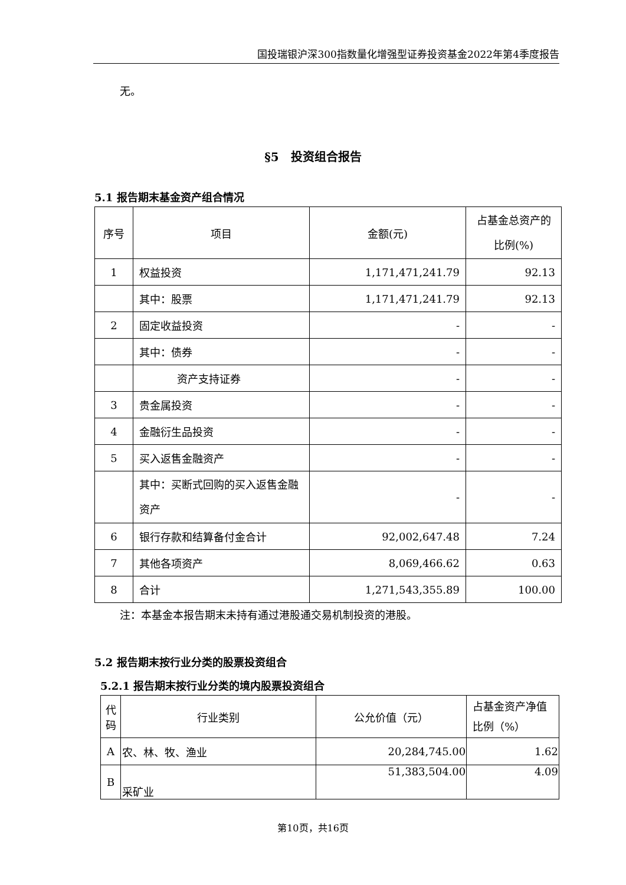国投瑞银沪深300指数量化增强型证券投资基金2022年第4季度报告
无。
§5　投资组合报告
5.1 报告期末基金资产组合情况
| 序号 | 项目 | 金额(元) | 占基金总资产的比例(%) |
| 1 | 权益投资 | 1,171,471,241.79 | 92.13 |
| | 其中：股票 | 1,171,471,241.79 | 92.13 |
| 2 | 固定收益投资 | - | - |
| | 其中：债券 | - | - |
| | 资产支持证券 | - | - |
| 3 | 贵金属投资 | - | - |
| 4 | 金融衍生品投资 | - | - |
| 5 | 买入返售金融资产 | - | - |
| | 其中：买断式回购的买入返售金融资产 | - | - |
| 6 | 银行存款和结算备付金合计 | 92,002,647.48 | 7.24 |
| 7 | 其他各项资产 | 8,069,466.62 | 0.63 |
| 8 | 合计 | 1,271,543,355.89 | 100.00 |
注：本基金本报告期末未持有通过港股通交易机制投资的港股。
5.2 报告期末按行业分类的股票投资组合
5.2.1 报告期末按行业分类的境内股票投资组合
| 代码 | 行业类别 | 公允价值（元） | 占基金资产净值比例（%） |
| A | 农、林、牧、渔业 | 20,284,745.00 | 1.62 |
| B | 采矿业 | 51,383,504.00 | 4.09 |
第10页，共16页